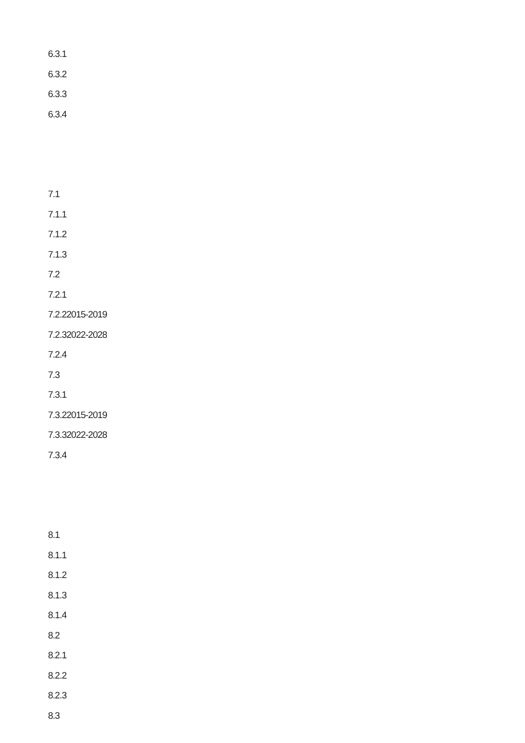6.3.1
6.3.2
6.3.3
6.3.4
7.1
7.1.1
7.1.2
7.1.3
7.2
7.2.1
7.2.22015-2019
7.2.32022-2028
7.2.4
7.3
7.3.1
7.3.22015-2019
7.3.32022-2028
7.3.4
8.1
8.1.1
8.1.2
8.1.3
8.1.4
8.2
8.2.1
8.2.2
8.2.3
8.3